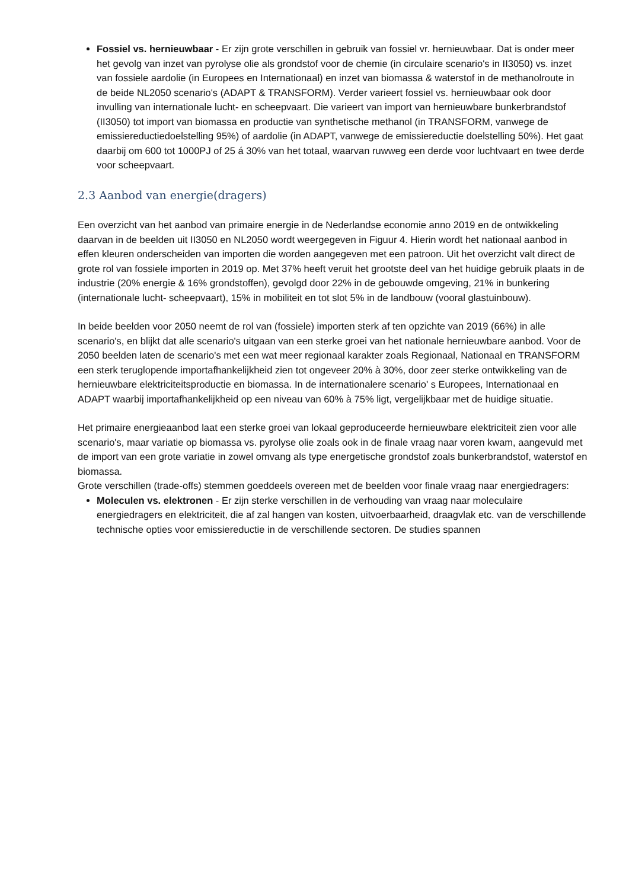Fossiel vs. hernieuwbaar - Er zijn grote verschillen in gebruik van fossiel vr. hernieuwbaar. Dat is onder meer het gevolg van inzet van pyrolyse olie als grondstof voor de chemie (in circulaire scenario's in II3050) vs. inzet van fossiele aardolie (in Europees en Internationaal) en inzet van biomassa & waterstof in de methanolroute in de beide NL2050 scenario's (ADAPT & TRANSFORM). Verder varieert fossiel vs. hernieuwbaar ook door invulling van internationale lucht- en scheepvaart. Die varieert van import van hernieuwbare bunkerbrandstof (II3050) tot import van biomassa en productie van synthetische methanol (in TRANSFORM, vanwege de emissiereductiedoelstelling 95%) of aardolie (in ADAPT, vanwege de emissiereductie doelstelling 50%). Het gaat daarbij om 600 tot 1000PJ of 25 á 30% van het totaal, waarvan ruwweg een derde voor luchtvaart en twee derde voor scheepvaart.
2.3 Aanbod van energie(dragers)
Een overzicht van het aanbod van primaire energie in de Nederlandse economie anno 2019 en de ontwikkeling daarvan in de beelden uit II3050 en NL2050 wordt weergegeven in Figuur 4. Hierin wordt het nationaal aanbod in effen kleuren onderscheiden van importen die worden aangegeven met een patroon. Uit het overzicht valt direct de grote rol van fossiele importen in 2019 op. Met 37% heeft veruit het grootste deel van het huidige gebruik plaats in de industrie (20% energie & 16% grondstoffen), gevolgd door 22% in de gebouwde omgeving, 21% in bunkering (internationale lucht- scheepvaart), 15% in mobiliteit en tot slot 5% in de landbouw (vooral glastuinbouw).
In beide beelden voor 2050 neemt de rol van (fossiele) importen sterk af ten opzichte van 2019 (66%) in alle scenario's, en blijkt dat alle scenario's uitgaan van een sterke groei van het nationale hernieuwbare aanbod. Voor de 2050 beelden laten de scenario's met een wat meer regionaal karakter zoals Regionaal, Nationaal en TRANSFORM een sterk teruglopende importafhankelijkheid zien tot ongeveer 20% à 30%, door zeer sterke ontwikkeling van de hernieuwbare elektriciteitsproductie en biomassa. In de internationalere scenario' s Europees, Internationaal en ADAPT waarbij importafhankelijkheid op een niveau van 60% à 75% ligt, vergelijkbaar met de huidige situatie.
Het primaire energieaanbod laat een sterke groei van lokaal geproduceerde hernieuwbare elektriciteit zien voor alle scenario's, maar variatie op biomassa vs. pyrolyse olie zoals ook in de finale vraag naar voren kwam, aangevuld met de import van een grote variatie in zowel omvang als type energetische grondstof zoals bunkerbrandstof, waterstof en biomassa.
Grote verschillen (trade-offs) stemmen goeddeels overeen met de beelden voor finale vraag naar energiedragers:
Moleculen vs. elektronen - Er zijn sterke verschillen in de verhouding van vraag naar moleculaire energiedragers en elektriciteit, die af zal hangen van kosten, uitvoerbaarheid, draagvlak etc. van de verschillende technische opties voor emissiereductie in de verschillende sectoren. De studies spannen